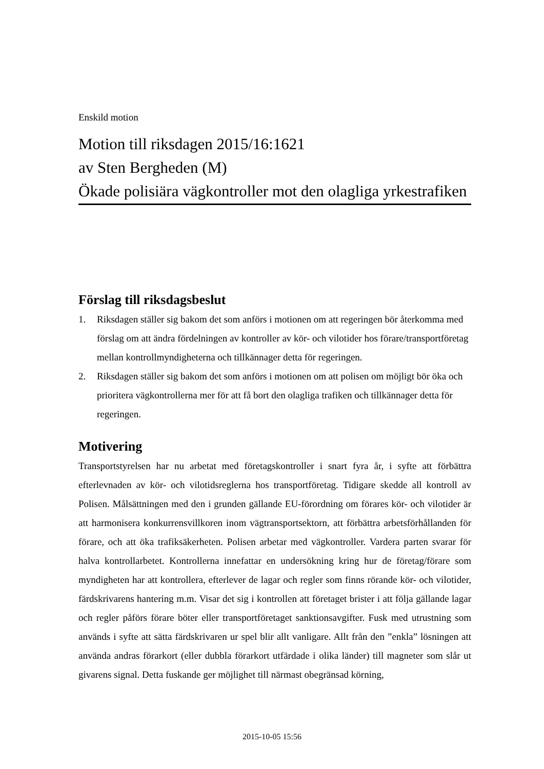Enskild motion
Motion till riksdagen 2015/16:1621
av Sten Bergheden (M)
Ökade polisiära vägkontroller mot den olagliga yrkestrafiken
Förslag till riksdagsbeslut
1. Riksdagen ställer sig bakom det som anförs i motionen om att regeringen bör återkomma med förslag om att ändra fördelningen av kontroller av kör- och vilotider hos förare/transportföretag mellan kontrollmyndigheterna och tillkännager detta för regeringen.
2. Riksdagen ställer sig bakom det som anförs i motionen om att polisen om möjligt bör öka och prioritera vägkontrollerna mer för att få bort den olagliga trafiken och tillkännager detta för regeringen.
Motivering
Transportstyrelsen har nu arbetat med företagskontroller i snart fyra år, i syfte att förbättra efterlevnaden av kör- och vilotidsreglerna hos transportföretag. Tidigare skedde all kontroll av Polisen. Målsättningen med den i grunden gällande EU-förordning om förares kör- och vilotider är att harmonisera konkurrensvillkoren inom vägtransportsektorn, att förbättra arbetsförhållanden för förare, och att öka trafiksäkerheten. Polisen arbetar med vägkontroller. Vardera parten svarar för halva kontrollarbetet. Kontrollerna innefattar en undersökning kring hur de företag/förare som myndigheten har att kontrollera, efterlever de lagar och regler som finns rörande kör- och vilotider, färdskrivarens hantering m.m. Visar det sig i kontrollen att företaget brister i att följa gällande lagar och regler påförs förare böter eller transportföretaget sanktionsavgifter. Fusk med utrustning som används i syfte att sätta färdskrivaren ur spel blir allt vanligare. Allt från den ”enkla” lösningen att använda andras förarkort (eller dubbla förarkort utfärdade i olika länder) till magneter som slår ut givarens signal. Detta fuskande ger möjlighet till närmast obegränsad körning,
2015-10-05 15:56